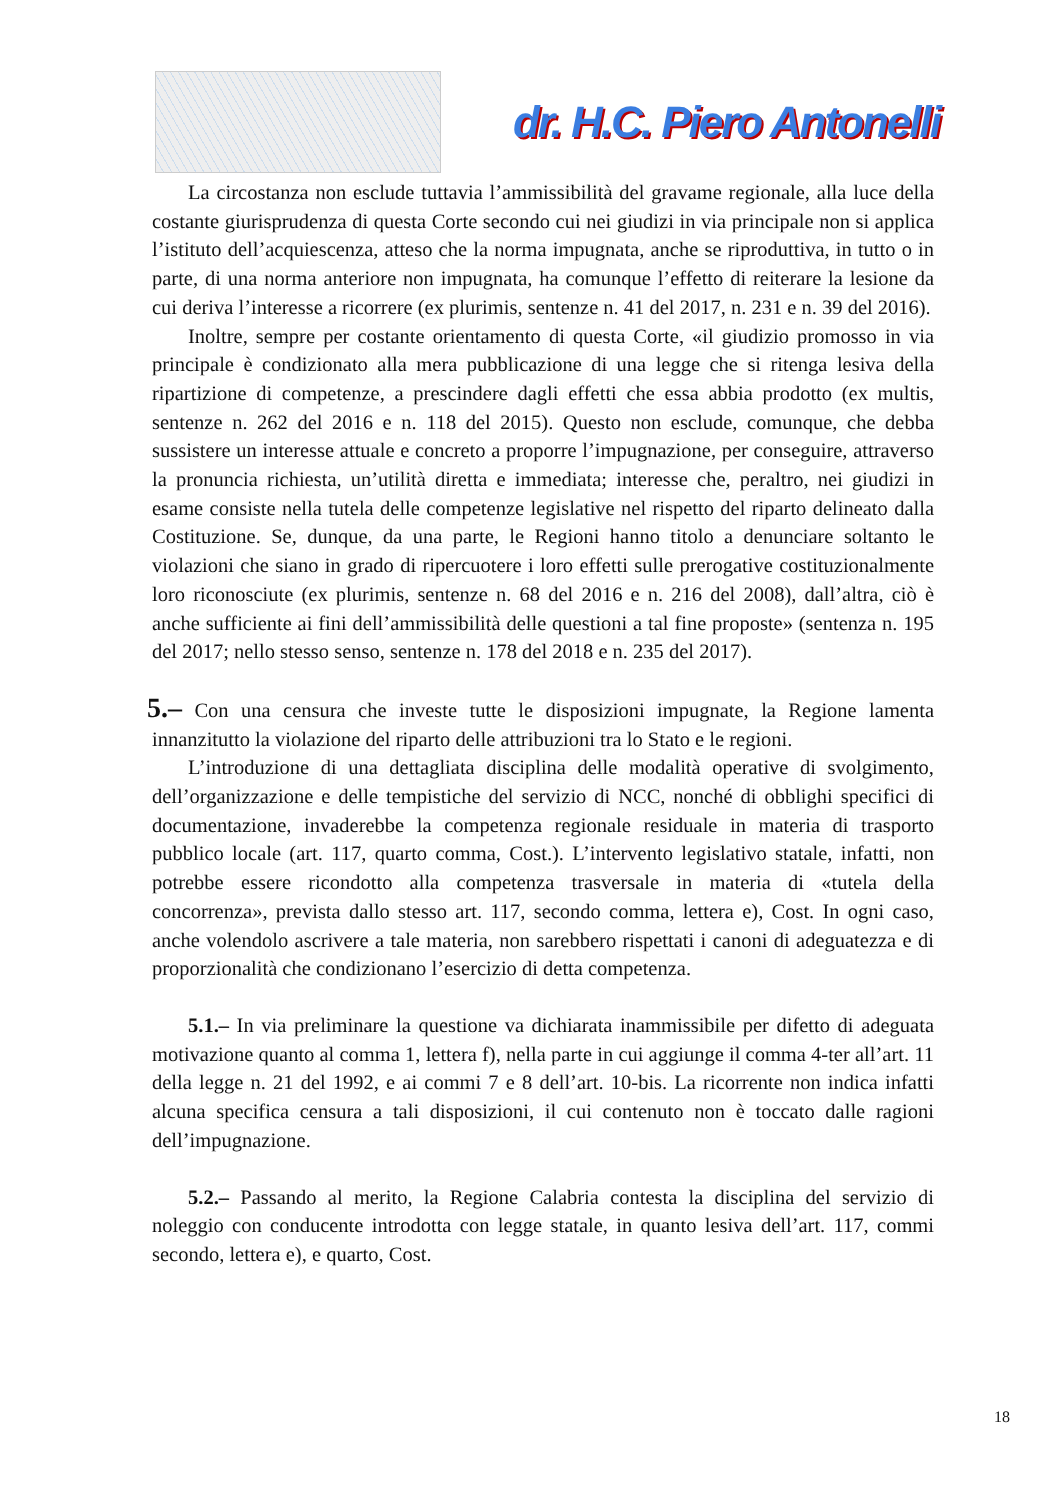dr. H.C. Piero Antonelli
La circostanza non esclude tuttavia l’ammissibilità del gravame regionale, alla luce della costante giurisprudenza di questa Corte secondo cui nei giudizi in via principale non si applica l’istituto dell’acquiescenza, atteso che la norma impugnata, anche se riproduttiva, in tutto o in parte, di una norma anteriore non impugnata, ha comunque l’effetto di reiterare la lesione da cui deriva l’interesse a ricorrere (ex plurimis, sentenze n. 41 del 2017, n. 231 e n. 39 del 2016).
Inoltre, sempre per costante orientamento di questa Corte, «il giudizio promosso in via principale è condizionato alla mera pubblicazione di una legge che si ritenga lesiva della ripartizione di competenze, a prescindere dagli effetti che essa abbia prodotto (ex multis, sentenze n. 262 del 2016 e n. 118 del 2015). Questo non esclude, comunque, che debba sussistere un interesse attuale e concreto a proporre l’impugnazione, per conseguire, attraverso la pronuncia richiesta, un’utilità diretta e immediata; interesse che, peraltro, nei giudizi in esame consiste nella tutela delle competenze legislative nel rispetto del riparto delineato dalla Costituzione. Se, dunque, da una parte, le Regioni hanno titolo a denunciare soltanto le violazioni che siano in grado di ripercuotere i loro effetti sulle prerogative costituzionalmente loro riconosciute (ex plurimis, sentenze n. 68 del 2016 e n. 216 del 2008), dall’altra, ciò è anche sufficiente ai fini dell’ammissibilità delle questioni a tal fine proposte» (sentenza n. 195 del 2017; nello stesso senso, sentenze n. 178 del 2018 e n. 235 del 2017).
5.– Con una censura che investe tutte le disposizioni impugnate, la Regione lamenta innanzitutto la violazione del riparto delle attribuzioni tra lo Stato e le regioni.
L’introduzione di una dettagliata disciplina delle modalità operative di svolgimento, dell’organizzazione e delle tempistiche del servizio di NCC, nonché di obblighi specifici di documentazione, invaderebbe la competenza regionale residuale in materia di trasporto pubblico locale (art. 117, quarto comma, Cost.). L’intervento legislativo statale, infatti, non potrebbe essere ricondotto alla competenza trasversale in materia di «tutela della concorrenza», prevista dallo stesso art. 117, secondo comma, lettera e), Cost. In ogni caso, anche volendolo ascrivere a tale materia, non sarebbero rispettati i canoni di adeguatezza e di proporzionalità che condizionano l’esercizio di detta competenza.
5.1.– In via preliminare la questione va dichiarata inammissibile per difetto di adeguata motivazione quanto al comma 1, lettera f), nella parte in cui aggiunge il comma 4-ter all’art. 11 della legge n. 21 del 1992, e ai commi 7 e 8 dell’art. 10-bis. La ricorrente non indica infatti alcuna specifica censura a tali disposizioni, il cui contenuto non è toccato dalle ragioni dell’impugnazione.
5.2.– Passando al merito, la Regione Calabria contesta la disciplina del servizio di noleggio con conducente introdotta con legge statale, in quanto lesiva dell’art. 117, commi secondo, lettera e), e quarto, Cost.
18